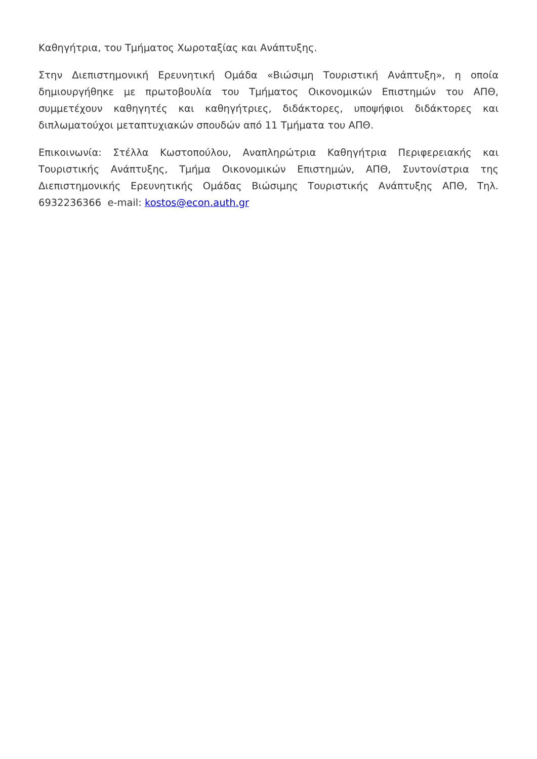Καθηγήτρια, του Τμήματος Χωροταξίας και Ανάπτυξης.
Στην Διεπιστημονική Ερευνητική Ομάδα «Βιώσιμη Τουριστική Ανάπτυξη», η οποία δημιουργήθηκε με πρωτοβουλία του Τμήματος Οικονομικών Επιστημών του ΑΠΘ, συμμετέχουν καθηγητές και καθηγήτριες, διδάκτορες, υποψήφιοι διδάκτορες και διπλωματούχοι μεταπτυχιακών σπουδών από 11 Τμήματα του ΑΠΘ.
Επικοινωνία: Στέλλα Κωστοπούλου, Αναπληρώτρια Καθηγήτρια Περιφερειακής και Τουριστικής Ανάπτυξης, Τμήμα Οικονομικών Επιστημών, ΑΠΘ, Συντονίστρια της Διεπιστημονικής Ερευνητικής Ομάδας Βιώσιμης Τουριστικής Ανάπτυξης ΑΠΘ, Τηλ. 6932236366 e-mail: kostos@econ.auth.gr